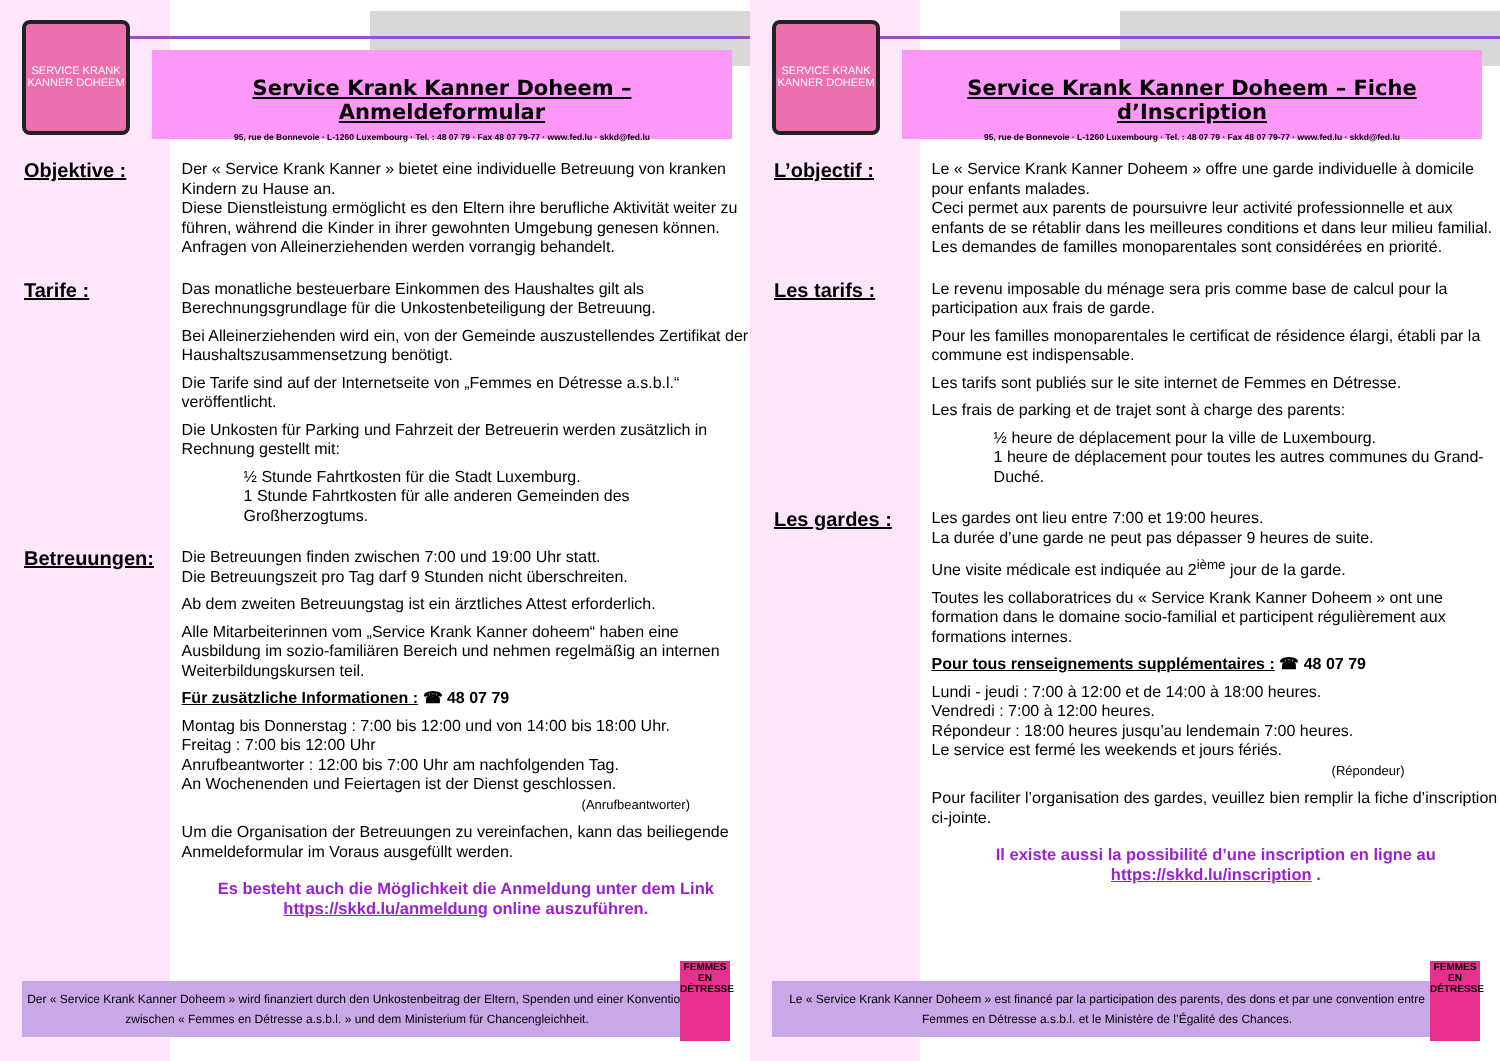SERVICE KRANK KANNER DOHEEM
Service Krank Kanner Doheem – Anmeldeformular
95, rue de Bonnevoie · L-1260 Luxembourg · Tel. : 48 07 79 · Fax 48 07 79-77 · www.fed.lu · skkd@fed.lu
Objektive :
Der « Service Krank Kanner » bietet eine individuelle Betreuung von kranken Kindern zu Hause an.
Diese Dienstleistung ermöglicht es den Eltern ihre berufliche Aktivität weiter zu führen, während die Kinder in ihrer gewohnten Umgebung genesen können.
Anfragen von Alleinerziehenden werden vorrangig behandelt.
Tarife :
Das monatliche besteuerbare Einkommen des Haushaltes gilt als Berechnungsgrundlage für die Unkostenbeteiligung der Betreuung.
Bei Alleinerziehenden wird ein, von der Gemeinde auszustellendes Zertifikat der Haushaltszusammensetzung benötigt.
Die Tarife sind auf der Internetseite von „Femmes en Détresse a.s.b.l.“ veröffentlicht.
Die Unkosten für Parking und Fahrzeit der Betreuerin werden zusätzlich in Rechnung gestellt mit:
½ Stunde Fahrtkosten für die Stadt Luxemburg.
1 Stunde Fahrtkosten für alle anderen Gemeinden des Großherzogtums.
Betreuungen:
Die Betreuungen finden zwischen 7:00 und 19:00 Uhr statt.
Die Betreuungszeit pro Tag darf 9 Stunden nicht überschreiten.
Ab dem zweiten Betreuungstag ist ein ärztliches Attest erforderlich.
Alle Mitarbeiterinnen vom „Service Krank Kanner doheem“ haben eine Ausbildung im sozio-familiären Bereich und nehmen regelmäßig an internen Weiterbildungskursen teil.
Für zusätzliche Informationen : ☎ 48 07 79
Montag bis Donnerstag : 7:00 bis 12:00 und von 14:00 bis 18:00 Uhr.
Freitag : 7:00 bis 12:00 Uhr
Anrufbeantworter : 12:00 bis 7:00 Uhr am nachfolgenden Tag.
An Wochenenden und Feiertagen ist der Dienst geschlossen.
(Anrufbeantworter)
Um die Organisation der Betreuungen zu vereinfachen, kann das beiliegende Anmeldeformular im Voraus ausgefüllt werden.
Es besteht auch die Möglichkeit die Anmeldung unter dem Link https://skkd.lu/anmeldung online auszuführen.
Der « Service Krank Kanner Doheem » wird finanziert durch den Unkostenbeitrag der Eltern, Spenden und einer Konvention zwischen « Femmes en Détresse a.s.b.l. » und dem Ministerium für Chancengleichheit.
FEMMES EN DÉTRESSE
SERVICE KRANK KANNER DOHEEM
Service Krank Kanner Doheem – Fiche d’Inscription
95, rue de Bonnevoie · L-1260 Luxembourg · Tel. : 48 07 79 · Fax 48 07 79-77 · www.fed.lu · skkd@fed.lu
L’objectif :
Le « Service Krank Kanner Doheem » offre une garde individuelle à domicile pour enfants malades.
Ceci permet aux parents de poursuivre leur activité professionnelle et aux enfants de se rétablir dans les meilleures conditions et dans leur milieu familial.
Les demandes de familles monoparentales sont considérées en priorité.
Les tarifs :
Le revenu imposable du ménage sera pris comme base de calcul pour la participation aux frais de garde.
Pour les familles monoparentales le certificat de résidence élargi, établi par la commune est indispensable.
Les tarifs sont publiés sur le site internet de Femmes en Détresse.
Les frais de parking et de trajet sont à charge des parents:
½ heure de déplacement pour la ville de Luxembourg.
1 heure de déplacement pour toutes les autres communes du Grand-Duché.
Les gardes :
Les gardes ont lieu entre 7:00 et 19:00 heures.
La durée d’une garde ne peut pas dépasser 9 heures de suite.
Une visite médicale est indiquée au 2<sup>ième</sup> jour de la garde.
Toutes les collaboratrices du « Service Krank Kanner Doheem » ont une formation dans le domaine socio-familial et participent régulièrement aux formations internes.
Pour tous renseignements supplémentaires : ☎ 48 07 79
Lundi - jeudi : 7:00 à 12:00 et de 14:00 à 18:00 heures.
Vendredi : 7:00 à 12:00 heures.
Répondeur : 18:00 heures jusqu’au lendemain 7:00 heures.
Le service est fermé les weekends et jours fériés.
(Répondeur)
Pour faciliter l’organisation des gardes, veuillez bien remplir la fiche d’inscription ci-jointe.
Il existe aussi la possibilité d’une inscription en ligne au https://skkd.lu/inscription .
Le « Service Krank Kanner Doheem » est financé par la participation des parents, des dons et par une convention entre Femmes en Détresse a.s.b.l. et le Ministère de l’Égalité des Chances.
FEMMES EN DÉTRESSE